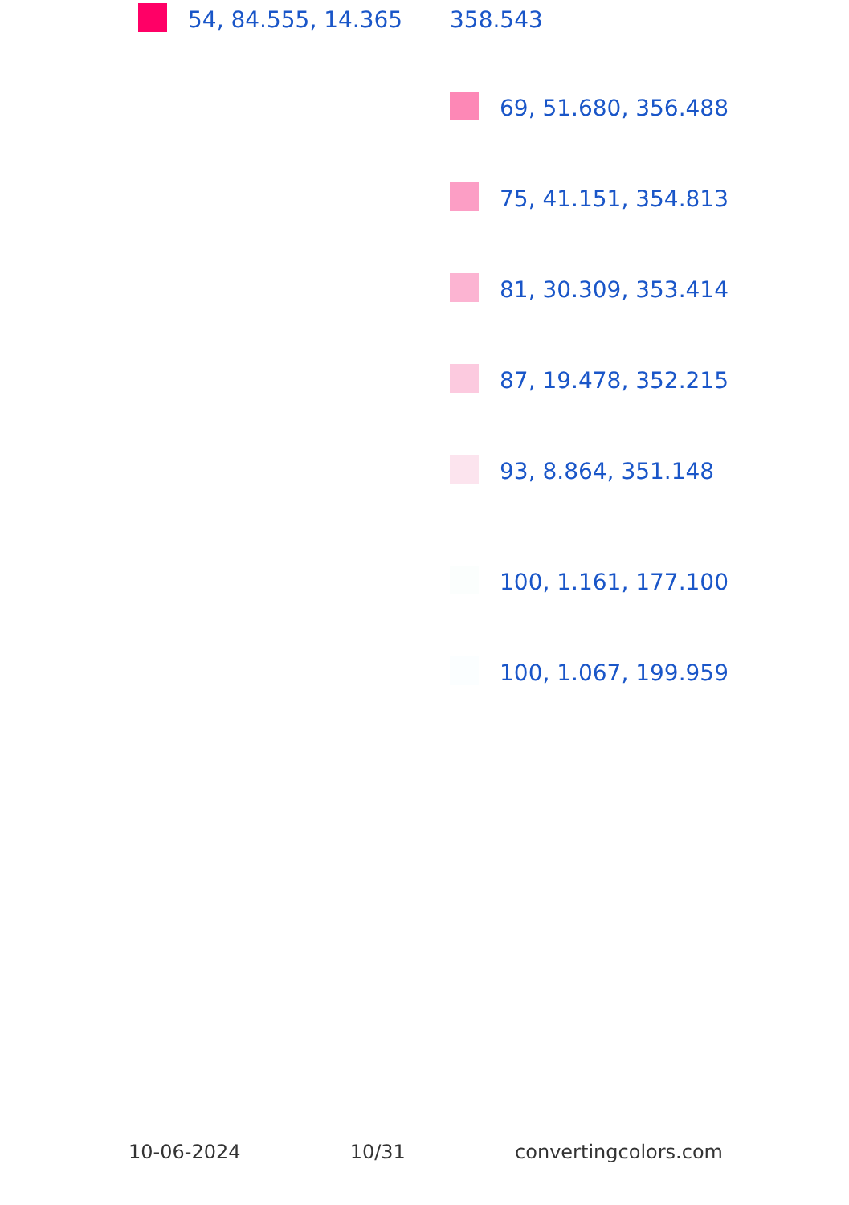54, 84.555, 14.365
358.543
69, 51.680, 356.488
75, 41.151, 354.813
81, 30.309, 353.414
87, 19.478, 352.215
93, 8.864, 351.148
100, 1.161, 177.100
100, 1.067, 199.959
10-06-2024 10/31 convertingcolors.com